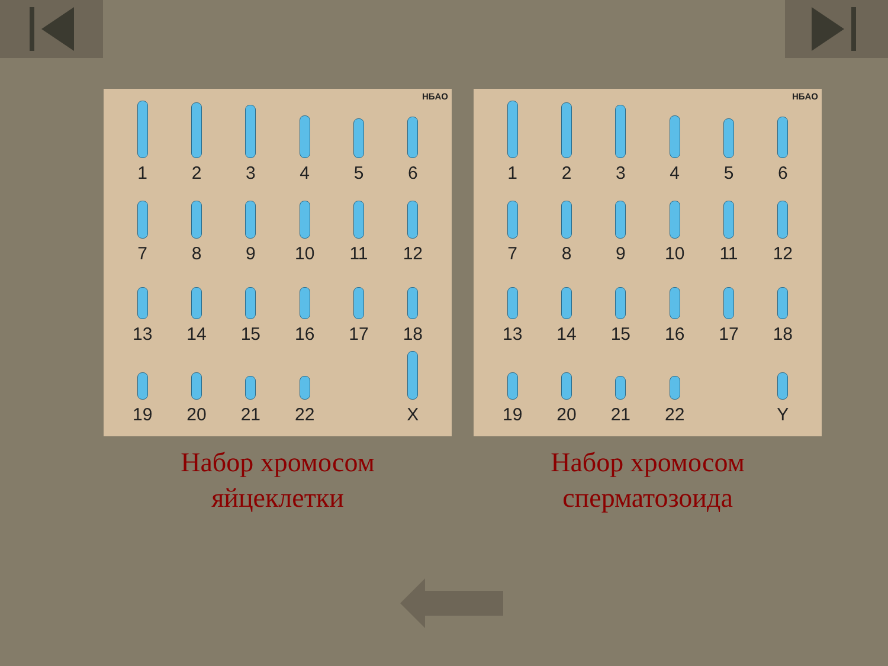HБAO
1
2
3
4
5
6
7
8
9
10
11
12
13
14
15
16
17
18
19
20
21
22
X
Набор хромосом
яйцеклетки
HБAO
1
2
3
4
5
6
7
8
9
10
11
12
13
14
15
16
17
18
19
20
21
22
Y
Набор хромосом
сперматозоида